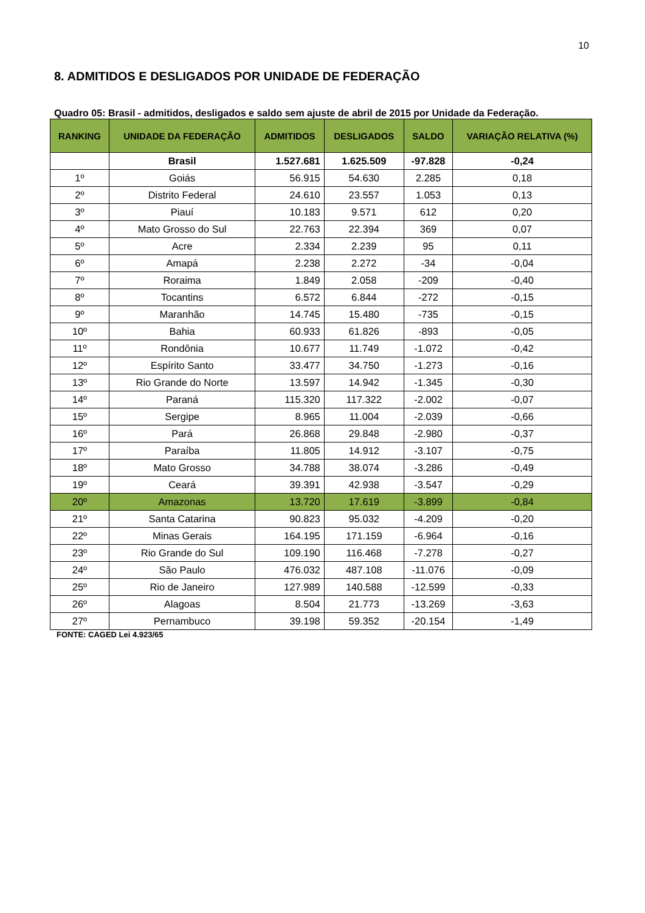10
8. ADMITIDOS E DESLIGADOS POR UNIDADE DE FEDERAÇÃO
Quadro 05: Brasil - admitidos, desligados e saldo sem ajuste de abril de 2015 por Unidade da Federação.
| RANKING | UNIDADE DA FEDERAÇÃO | ADMITIDOS | DESLIGADOS | SALDO | VARIAÇÃO RELATIVA (%) |
| --- | --- | --- | --- | --- | --- |
| | Brasil | 1.527.681 | 1.625.509 | -97.828 | -0,24 |
| 1º | Goiás | 56.915 | 54.630 | 2.285 | 0,18 |
| 2º | Distrito Federal | 24.610 | 23.557 | 1.053 | 0,13 |
| 3º | Piauí | 10.183 | 9.571 | 612 | 0,20 |
| 4º | Mato Grosso do Sul | 22.763 | 22.394 | 369 | 0,07 |
| 5º | Acre | 2.334 | 2.239 | 95 | 0,11 |
| 6º | Amapá | 2.238 | 2.272 | -34 | -0,04 |
| 7º | Roraima | 1.849 | 2.058 | -209 | -0,40 |
| 8º | Tocantins | 6.572 | 6.844 | -272 | -0,15 |
| 9º | Maranhão | 14.745 | 15.480 | -735 | -0,15 |
| 10º | Bahia | 60.933 | 61.826 | -893 | -0,05 |
| 11º | Rondônia | 10.677 | 11.749 | -1.072 | -0,42 |
| 12º | Espírito Santo | 33.477 | 34.750 | -1.273 | -0,16 |
| 13º | Rio Grande do Norte | 13.597 | 14.942 | -1.345 | -0,30 |
| 14º | Paraná | 115.320 | 117.322 | -2.002 | -0,07 |
| 15º | Sergipe | 8.965 | 11.004 | -2.039 | -0,66 |
| 16º | Pará | 26.868 | 29.848 | -2.980 | -0,37 |
| 17º | Paraíba | 11.805 | 14.912 | -3.107 | -0,75 |
| 18º | Mato Grosso | 34.788 | 38.074 | -3.286 | -0,49 |
| 19º | Ceará | 39.391 | 42.938 | -3.547 | -0,29 |
| 20º | Amazonas | 13.720 | 17.619 | -3.899 | -0,84 |
| 21º | Santa Catarina | 90.823 | 95.032 | -4.209 | -0,20 |
| 22º | Minas Gerais | 164.195 | 171.159 | -6.964 | -0,16 |
| 23º | Rio Grande do Sul | 109.190 | 116.468 | -7.278 | -0,27 |
| 24º | São Paulo | 476.032 | 487.108 | -11.076 | -0,09 |
| 25º | Rio de Janeiro | 127.989 | 140.588 | -12.599 | -0,33 |
| 26º | Alagoas | 8.504 | 21.773 | -13.269 | -3,63 |
| 27º | Pernambuco | 39.198 | 59.352 | -20.154 | -1,49 |
FONTE: CAGED Lei 4.923/65